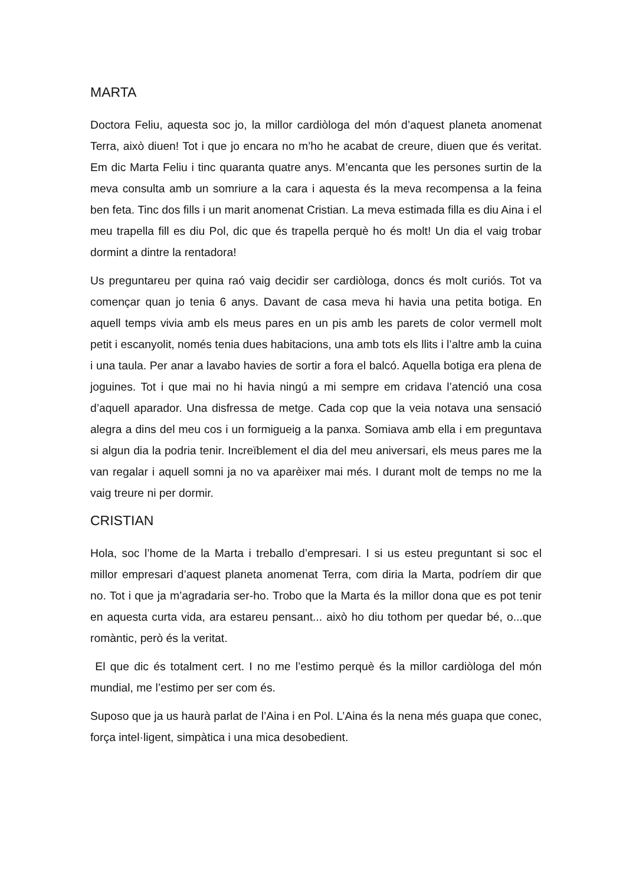MARTA
Doctora Feliu, aquesta soc jo, la millor cardiòloga del món d’aquest planeta anomenat Terra, això diuen! Tot i que jo encara no m’ho he acabat de creure, diuen que és veritat. Em dic Marta Feliu i tinc quaranta quatre anys. M’encanta que les persones surtin de la meva consulta amb un somriure a la cara i aquesta és la meva recompensa a la feina ben feta. Tinc dos fills i un marit anomenat Cristian. La meva estimada filla es diu Aina i el meu trapella fill es diu Pol, dic que és trapella perquè ho és molt! Un dia el vaig trobar dormint a dintre la rentadora!
Us preguntareu per quina raó vaig decidir ser cardiòloga, doncs és molt curiós. Tot va començar quan jo tenia 6 anys. Davant de casa meva hi havia una petita botiga. En aquell temps vivia amb els meus pares en un pis amb les parets de color vermell molt petit i escanyolit, només tenia dues habitacions, una amb tots els llits i l’altre amb la cuina i una taula. Per anar a lavabo havies de sortir a fora el balcó. Aquella botiga era plena de joguines. Tot i que mai no hi havia ningú a mi sempre em cridava l’atenció una cosa d’aquell aparador. Una disfressa de metge. Cada cop que la veia notava una sensació alegra a dins del meu cos i un formigueig a la panxa. Somiava amb ella i em preguntava si algun dia la podria tenir. Increïblement el dia del meu aniversari, els meus pares me la van regalar i aquell somni ja no va aparèixer mai més. I durant molt de temps no me la vaig treure ni per dormir.
CRISTIAN
Hola, soc l’home de la Marta i treballo d’empresari. I si us esteu preguntant si soc el millor empresari d’aquest planeta anomenat Terra, com diria la Marta, podríem dir que no. Tot i que ja m’agradaria ser-ho. Trobo que la Marta és la millor dona que es pot tenir en aquesta curta vida, ara estareu pensant... això ho diu tothom per quedar bé, o...que romàntic, però és la veritat.
El que dic és totalment cert. I no me l’estimo perquè és la millor cardiòloga del món mundial, me l’estimo per ser com és.
Suposo que ja us haurà parlat de l’Aina i en Pol. L’Aina és la nena més guapa que conec, força intel·ligent, simpàtica i una mica desobedient.